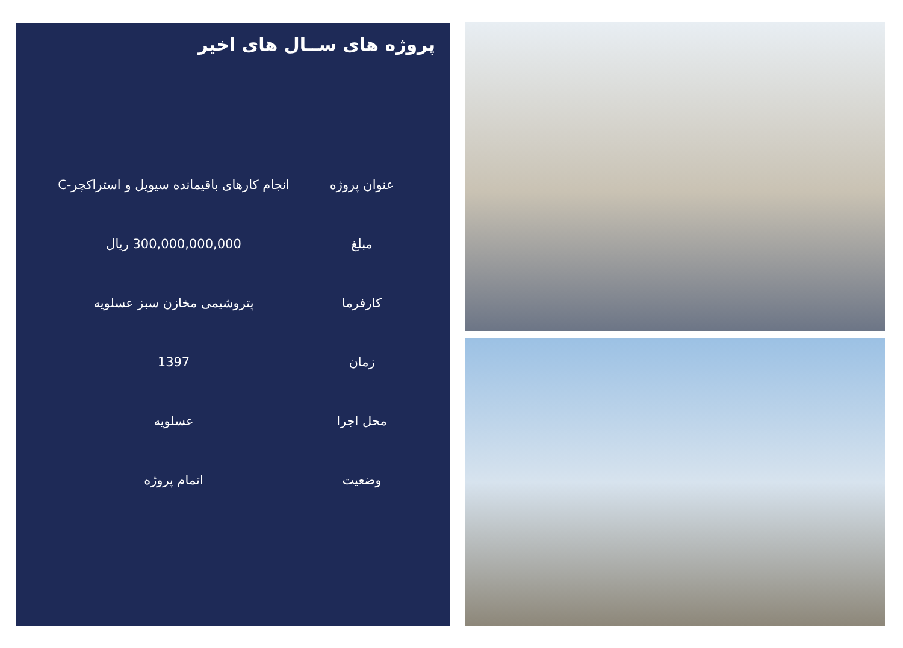پروژه های ســال های اخیر
| عنوان پروژه | انجام کارهای باقیمانده سیویل و استراکچر-C |
| مبلغ | 300,000,000,000 ریال |
| کارفرما | پتروشیمی مخازن سبز عسلویه |
| زمان | 1397 |
| محل اجرا | عسلویه |
| وضعیت | اتمام پروژه |